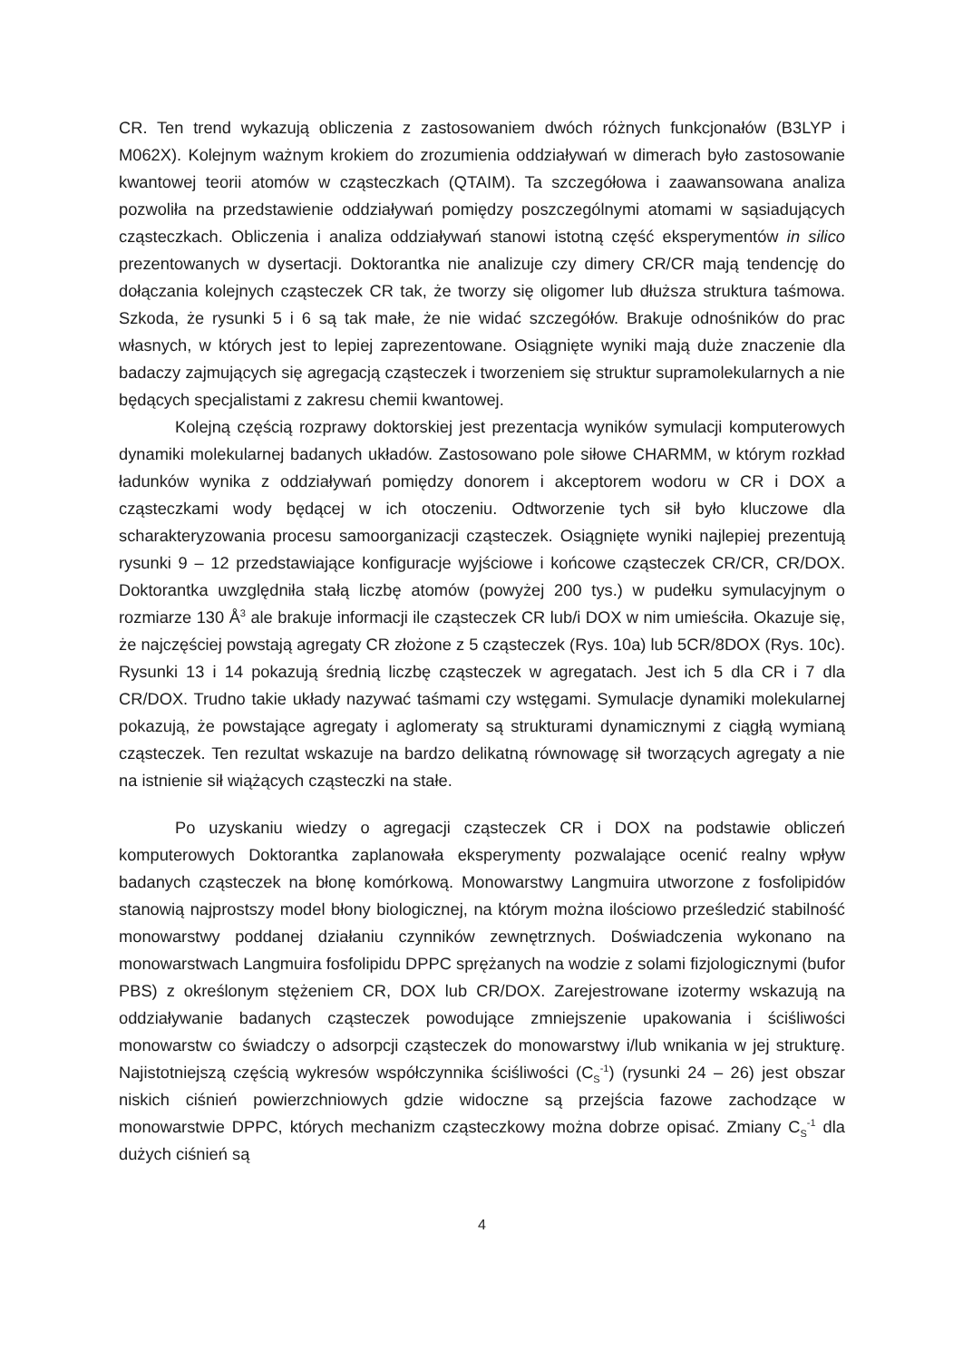CR. Ten trend wykazują obliczenia z zastosowaniem dwóch różnych funkcjonałów (B3LYP i M062X). Kolejnym ważnym krokiem do zrozumienia oddziaływań w dimerach było zastosowanie kwantowej teorii atomów w cząsteczkach (QTAIM). Ta szczegółowa i zaawansowana analiza pozwoliła na przedstawienie oddziaływań pomiędzy poszczególnymi atomami w sąsiadujących cząsteczkach. Obliczenia i analiza oddziaływań stanowi istotną część eksperymentów in silico prezentowanych w dysertacji. Doktorantka nie analizuje czy dimery CR/CR mają tendencję do dołączania kolejnych cząsteczek CR tak, że tworzy się oligomer lub dłuższa struktura taśmowa. Szkoda, że rysunki 5 i 6 są tak małe, że nie widać szczegółów. Brakuje odnośników do prac własnych, w których jest to lepiej zaprezentowane. Osiągnięte wyniki mają duże znaczenie dla badaczy zajmujących się agregacją cząsteczek i tworzeniem się struktur supramolekularnych a nie będących specjalistami z zakresu chemii kwantowej.
Kolejną częścią rozprawy doktorskiej jest prezentacja wyników symulacji komputerowych dynamiki molekularnej badanych układów. Zastosowano pole siłowe CHARMM, w którym rozkład ładunków wynika z oddziaływań pomiędzy donorem i akceptorem wodoru w CR i DOX a cząsteczkami wody będącej w ich otoczeniu. Odtworzenie tych sił było kluczowe dla scharakteryzowania procesu samoorganizacji cząsteczek. Osiągnięte wyniki najlepiej prezentują rysunki 9 – 12 przedstawiające konfiguracje wyjściowe i końcowe cząsteczek CR/CR, CR/DOX. Doktorantka uwzględniła stałą liczbę atomów (powyżej 200 tys.) w pudełku symulacyjnym o rozmiarze 130 Å<sup>3</sup> ale brakuje informacji ile cząsteczek CR lub/i DOX w nim umieściła. Okazuje się, że najczęściej powstają agregaty CR złożone z 5 cząsteczek (Rys. 10a) lub 5CR/8DOX (Rys. 10c). Rysunki 13 i 14 pokazują średnią liczbę cząsteczek w agregatach. Jest ich 5 dla CR i 7 dla CR/DOX. Trudno takie układy nazywać taśmami czy wstęgami. Symulacje dynamiki molekularnej pokazują, że powstające agregaty i aglomeraty są strukturami dynamicznymi z ciągłą wymianą cząsteczek. Ten rezultat wskazuje na bardzo delikatną równowagę sił tworzących agregaty a nie na istnienie sił wiążących cząsteczki na stałe.
Po uzyskaniu wiedzy o agregacji cząsteczek CR i DOX na podstawie obliczeń komputerowych Doktorantka zaplanowała eksperymenty pozwalające ocenić realny wpływ badanych cząsteczek na błonę komórkową. Monowarstwy Langmuira utworzone z fosfolipidów stanowią najprostszy model błony biologicznej, na którym można ilościowo prześledzić stabilność monowarstwy poddanej działaniu czynników zewnętrznych. Doświadczenia wykonano na monowarstwach Langmuira fosfolipidu DPPC sprężanych na wodzie z solami fizjologicznymi (bufor PBS) z określonym stężeniem CR, DOX lub CR/DOX. Zarejestrowane izotermy wskazują na oddziaływanie badanych cząsteczek powodujące zmniejszenie upakowania i ściśliwości monowarstw co świadczy o adsorpcji cząsteczek do monowarstwy i/lub wnikania w jej strukturę. Najistotniejszą częścią wykresów współczynnika ściśliwości (C<sub>S</sub><sup>-1</sup>) (rysunki 24 – 26) jest obszar niskich ciśnień powierzchniowych gdzie widoczne są przejścia fazowe zachodzące w monowarstwie DPPC, których mechanizm cząsteczkowy można dobrze opisać. Zmiany C<sub>S</sub><sup>-1</sup> dla dużych ciśnień są
4